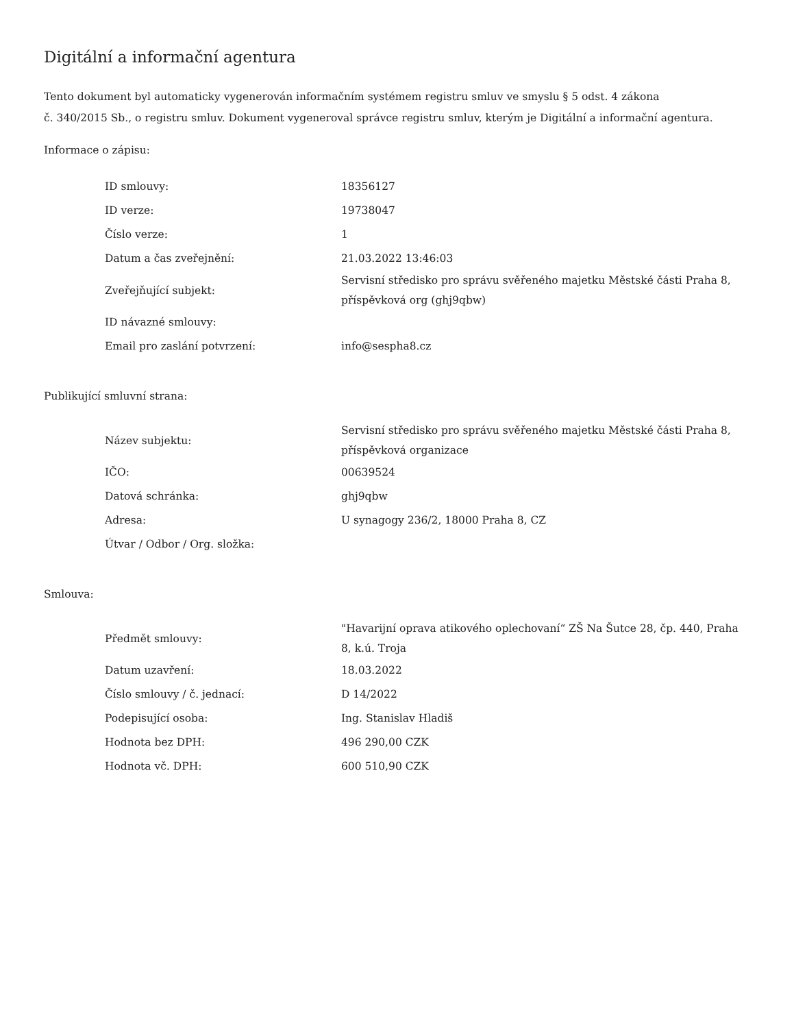Digitální a informační agentura
Tento dokument byl automaticky vygenerován informačním systémem registru smluv ve smyslu § 5 odst. 4 zákona
č. 340/2015 Sb., o registru smluv. Dokument vygeneroval správce registru smluv, kterým je Digitální a informační agentura.
Informace o zápisu:
| ID smlouvy: | 18356127 |
| ID verze: | 19738047 |
| Číslo verze: | 1 |
| Datum a čas zveřejnění: | 21.03.2022 13:46:03 |
| Zveřejňující subjekt: | Servisní středisko pro správu svěřeného majetku Městské části Praha 8, příspěvková org (ghj9qbw) |
| ID návazné smlouvy: | |
| Email pro zaslání potvrzení: | info@sespha8.cz |
Publikující smluvní strana:
| Název subjektu: | Servisní středisko pro správu svěřeného majetku Městské části Praha 8, příspěvková organizace |
| IČO: | 00639524 |
| Datová schránka: | ghj9qbw |
| Adresa: | U synagogy 236/2, 18000 Praha 8, CZ |
| Útvar / Odbor / Org. složka: | |
Smlouva:
| Předmět smlouvy: | "Havarijní oprava atikového oplechovaní“ ZŠ Na Šutce 28, čp. 440, Praha 8, k.ú. Troja |
| Datum uzavření: | 18.03.2022 |
| Číslo smlouvy / č. jednací: | D 14/2022 |
| Podepisující osoba: | Ing. Stanislav Hladiš |
| Hodnota bez DPH: | 496 290,00 CZK |
| Hodnota vč. DPH: | 600 510,90 CZK |